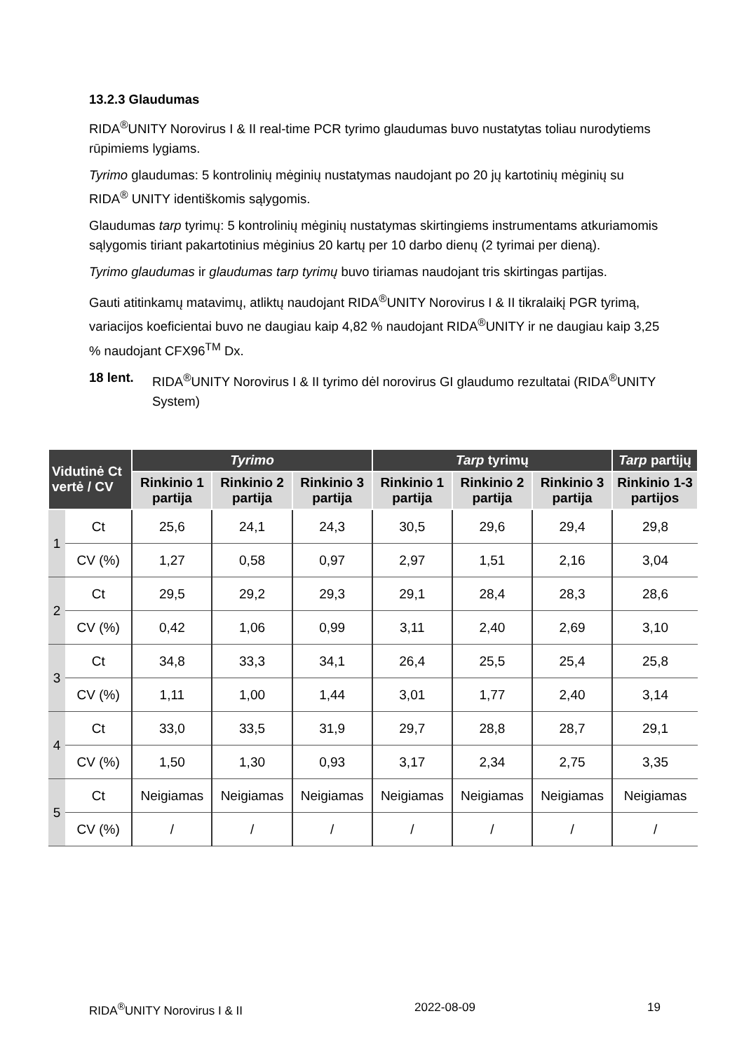13.2.3 Glaudumas
RIDA<sup>®</sup>UNITY Norovirus I & II real-time PCR tyrimo glaudumas buvo nustatytas toliau nurodytiems rūpimiems lygiams.
Tyrimo glaudumas: 5 kontrolinių mėginių nustatymas naudojant po 20 jų kartotinių mėginių su RIDA<sup>®</sup> UNITY identiškomis sąlygomis.
Glaudumas tarp tyrimų: 5 kontrolinių mėginių nustatymas skirtingiems instrumentams atkuriamomis sąlygomis tiriant pakartotinius mėginius 20 kartų per 10 darbo dienų (2 tyrimai per dieną).
Tyrimo glaudumas ir glaudumas tarp tyrimų buvo tiriamas naudojant tris skirtingas partijas.
Gauti atitinkamų matavimų, atliktų naudojant RIDA<sup>®</sup>UNITY Norovirus I & II tikralaikį PGR tyrimą, variacijos koeficientai buvo ne daugiau kaip 4,82 % naudojant RIDA<sup>®</sup>UNITY ir ne daugiau kaip 3,25 % naudojant CFX96<sup>TM</sup> Dx.
18 lent. RIDA<sup>®</sup>UNITY Norovirus I & II tyrimo dėl norovirus GI glaudumo rezultatai (RIDA<sup>®</sup>UNITY System)
| Vidutinė Ct vertė / CV | | Tyrimo | | | Tarp tyrimų | | | Tarp partijų |
| --- | --- | --- | --- | --- | --- | --- | --- | --- |
| | | Rinkinio 1 partija | Rinkinio 2 partija | Rinkinio 3 partija | Rinkinio 1 partija | Rinkinio 2 partija | Rinkinio 3 partija | Rinkinio 1-3 partijos |
| 1 | Ct | 25,6 | 24,1 | 24,3 | 30,5 | 29,6 | 29,4 | 29,8 |
| | CV (%) | 1,27 | 0,58 | 0,97 | 2,97 | 1,51 | 2,16 | 3,04 |
| 2 | Ct | 29,5 | 29,2 | 29,3 | 29,1 | 28,4 | 28,3 | 28,6 |
| | CV (%) | 0,42 | 1,06 | 0,99 | 3,11 | 2,40 | 2,69 | 3,10 |
| 3 | Ct | 34,8 | 33,3 | 34,1 | 26,4 | 25,5 | 25,4 | 25,8 |
| | CV (%) | 1,11 | 1,00 | 1,44 | 3,01 | 1,77 | 2,40 | 3,14 |
| 4 | Ct | 33,0 | 33,5 | 31,9 | 29,7 | 28,8 | 28,7 | 29,1 |
| | CV (%) | 1,50 | 1,30 | 0,93 | 3,17 | 2,34 | 2,75 | 3,35 |
| 5 | Ct | Neigiamas | Neigiamas | Neigiamas | Neigiamas | Neigiamas | Neigiamas | Neigiamas |
| | CV (%) | / | / | / | / | / | / | / |
RIDA<sup>®</sup>UNITY Norovirus I & II 2022-08-09 19